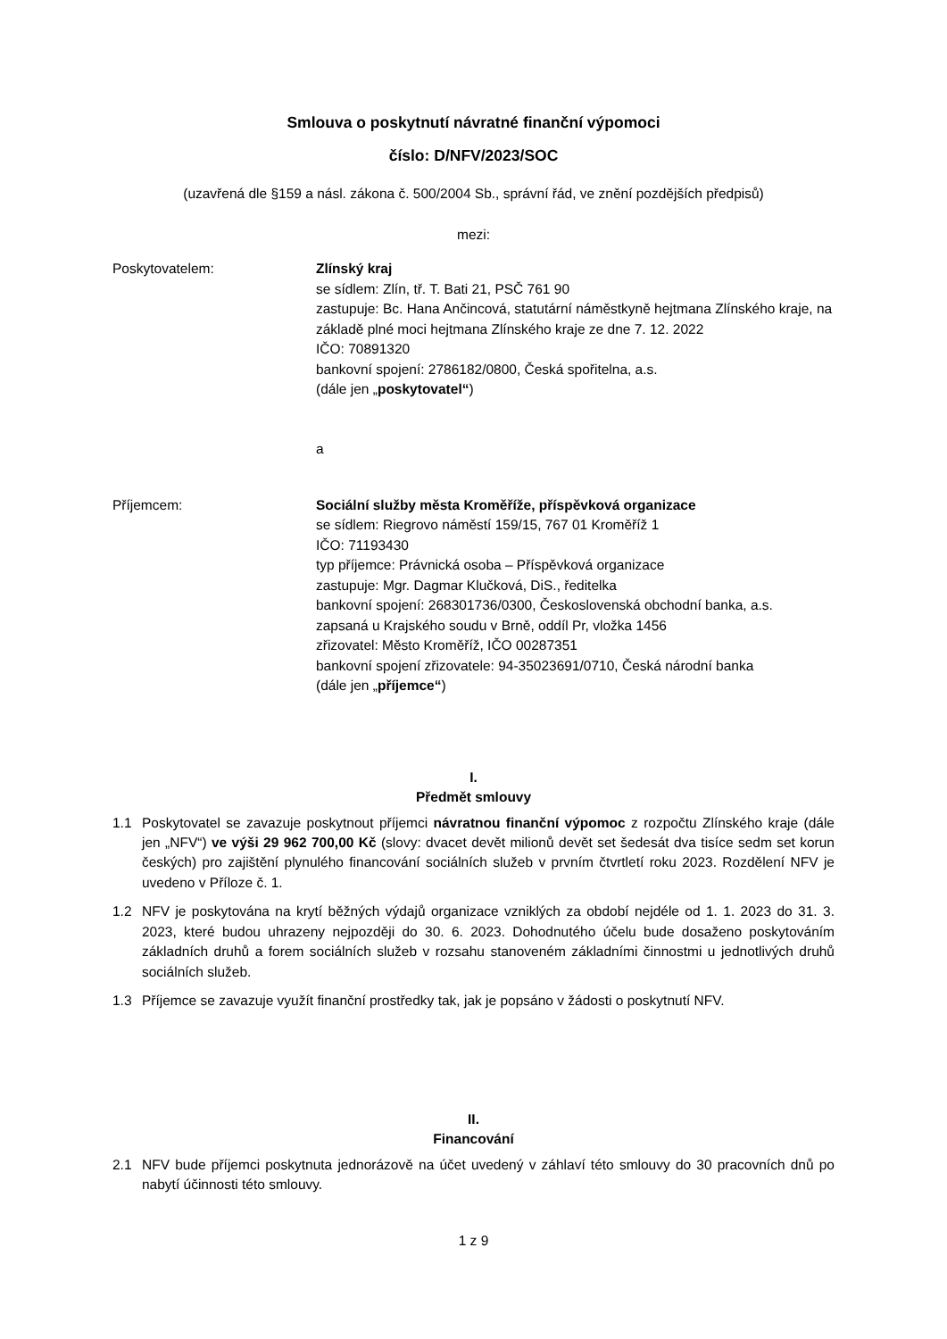Smlouva o poskytnutí návratné finanční výpomoci
číslo: D/NFV/2023/SOC
(uzavřená dle §159 a násl. zákona č. 500/2004 Sb., správní řád, ve znění pozdějších předpisů)
mezi:
Poskytovatelem: Zlínský kraj
se sídlem: Zlín, tř. T. Bati 21, PSČ 761 90
zastupuje: Bc. Hana Ančincová, statutární náměstkyně hejtmana Zlínského kraje, na základě plné moci hejtmana Zlínského kraje ze dne 7. 12. 2022
IČO: 70891320
bankovní spojení: 2786182/0800, Česká spořitelna, a.s.
(dále jen „poskytovatel“)
a
Příjemcem: Sociální služby města Kroměříže, příspěvková organizace
se sídlem: Riegrovo náměstí 159/15, 767 01 Kroměříž 1
IČO: 71193430
typ příjemce: Právnická osoba – Příspěvková organizace
zastupuje: Mgr. Dagmar Klučková, DiS., ředitelka
bankovní spojení: 268301736/0300, Československá obchodní banka, a.s.
zapsaná u Krajského soudu v Brně, oddíl Pr, vložka 1456
zřizovatel: Město Kroměříž, IČO 00287351
bankovní spojení zřizovatele: 94-35023691/0710, Česká národní banka
(dále jen „příjemce“)
I.
Předmět smlouvy
1.1 Poskytovatel se zavazuje poskytnout příjemci návratnou finanční výpomoc z rozpočtu Zlínského kraje (dále jen „NFV“) ve výši 29 962 700,00 Kč (slovy: dvacet devět milionů devět set šedesát dva tisíce sedm set korun českých) pro zajištění plynulého financování sociálních služeb v prvním čtvrtletí roku 2023. Rozdělení NFV je uvedeno v Příloze č. 1.
1.2 NFV je poskytována na krytí běžných výdajů organizace vzniklých za období nejdéle od 1. 1. 2023 do 31. 3. 2023, které budou uhrazeny nejpozději do 30. 6. 2023. Dohodnutého účelu bude dosaženo poskytováním základních druhů a forem sociálních služeb v rozsahu stanoveném základními činnostmi u jednotlivých druhů sociálních služeb.
1.3 Příjemce se zavazuje využít finanční prostředky tak, jak je popsáno v žádosti o poskytnutí NFV.
II.
Financování
2.1 NFV bude příjemci poskytnuta jednorázově na účet uvedený v záhlaví této smlouvy do 30 pracovních dnů po nabytí účinnosti této smlouvy.
1 z 9